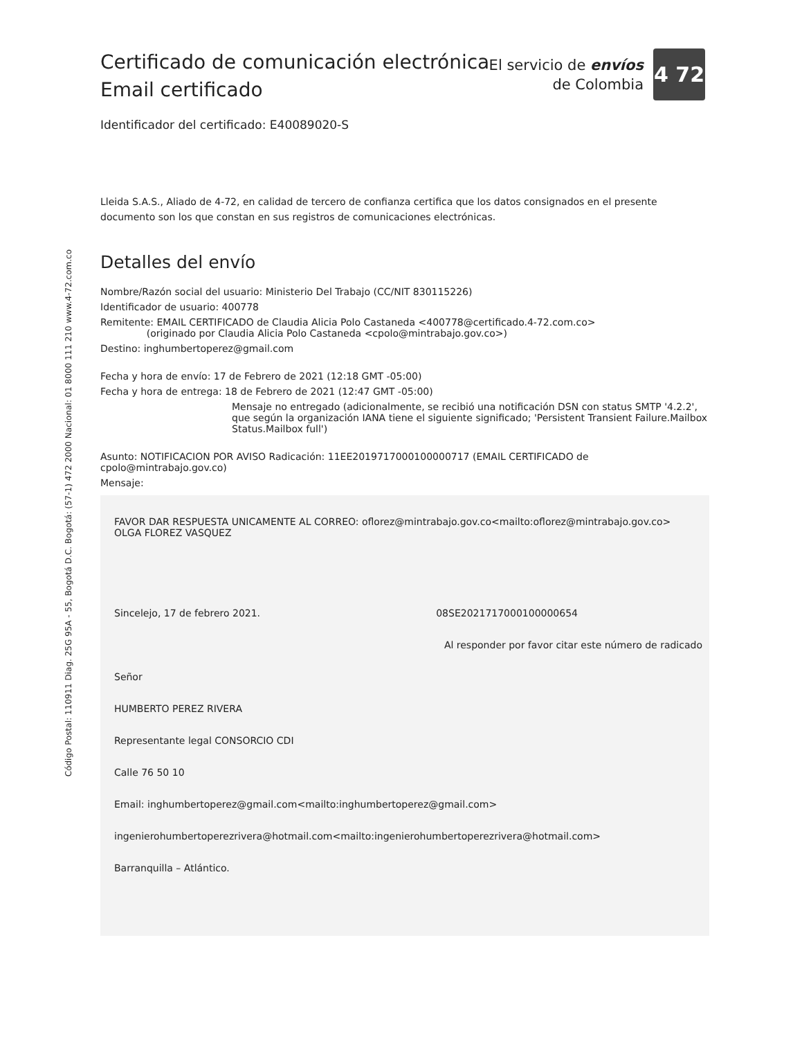Código Postal: 110911 Diag. 25G 95A - 55, Bogotá D.C. Bogotá: (57-1) 472 2000 Nacional: 01 8000 111 210 www.4-72.com.co
El servicio de envíos
de Colombia
4 72
Certificado de comunicación electrónica
Email certificado
Identificador del certificado: E40089020-S
Lleida S.A.S., Aliado de 4-72, en calidad de tercero de confianza certifica que los datos consignados en el presente documento son los que constan en sus registros de comunicaciones electrónicas.
Detalles del envío
Nombre/Razón social del usuario: Ministerio Del Trabajo (CC/NIT 830115226)
Identificador de usuario: 400778
Remitente: EMAIL CERTIFICADO de Claudia Alicia Polo Castaneda <400778@certificado.4-72.com.co>
(originado por Claudia Alicia Polo Castaneda <cpolo@mintrabajo.gov.co>)
Destino: inghumbertoperez@gmail.com
Fecha y hora de envío: 17 de Febrero de 2021 (12:18 GMT -05:00)
Fecha y hora de entrega: 18 de Febrero de 2021 (12:47 GMT -05:00)
Mensaje no entregado (adicionalmente, se recibió una notificación DSN con status SMTP '4.2.2', que según la organización IANA tiene el siguiente significado; 'Persistent Transient Failure.Mailbox Status.Mailbox full')
Asunto: NOTIFICACION POR AVISO Radicación: 11EE2019717000100000717 (EMAIL CERTIFICADO de cpolo@mintrabajo.gov.co)
Mensaje:
FAVOR DAR RESPUESTA UNICAMENTE AL CORREO: oflorez@mintrabajo.gov.co<mailto:oflorez@mintrabajo.gov.co>
OLGA FLOREZ VASQUEZ
Sincelejo, 17 de febrero 2021. 08SE2021717000100000654
Al responder por favor citar este número de radicado
Señor
HUMBERTO PEREZ RIVERA
Representante legal CONSORCIO CDI
Calle 76 50 10
Email: inghumbertoperez@gmail.com<mailto:inghumbertoperez@gmail.com>
ingenierohumbertoperezrivera@hotmail.com<mailto:ingenierohumbertoperezrivera@hotmail.com>
Barranquilla – Atlántico.